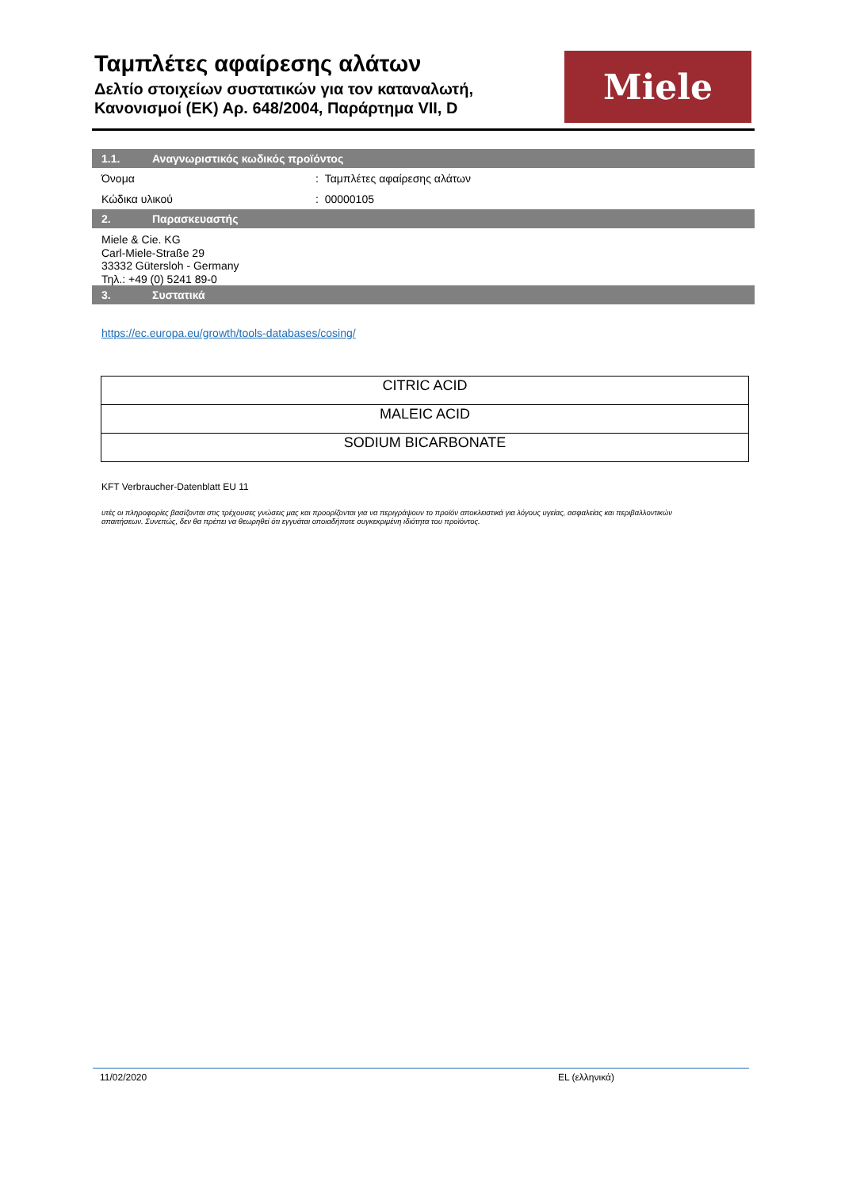Ταμπλέτες αφαίρεσης αλάτων
Δελτίο στοιχείων συστατικών για τον καταναλωτή,
Κανονισμοί (ΕΚ) Αρ. 648/2004, Παράρτημα VII, D
Miele
1.1. Αναγνωριστικός κωδικός προϊόντος
Όνομα : Ταμπλέτες αφαίρεσης αλάτων
Κώδικα υλικού : 00000105
2. Παρασκευαστής
Miele & Cie. KG
Carl-Miele-Straße 29
33332 Gütersloh - Germany
Τηλ.: +49 (0) 5241 89-0
3. Συστατικά
https://ec.europa.eu/growth/tools-databases/cosing/
| CITRIC ACID |
| MALEIC ACID |
| SODIUM BICARBONATE |
KFT Verbraucher-Datenblatt EU 11
υτές οι πληροφορίες βασίζονται στις τρέχουσες γνώσεις μας και προορίζονται για να περιγράψουν το προϊόν αποκλειστικά για λόγους υγείας, ασφαλείας και περιβαλλοντικών απαιτήσεων. Συνεπώς, δεν θα πρέπει να θεωρηθεί ότι εγγυάται οποιαδήποτε συγκεκριμένη ιδιότητα του προϊόντος.
11/02/2020 EL (ελληνικά)